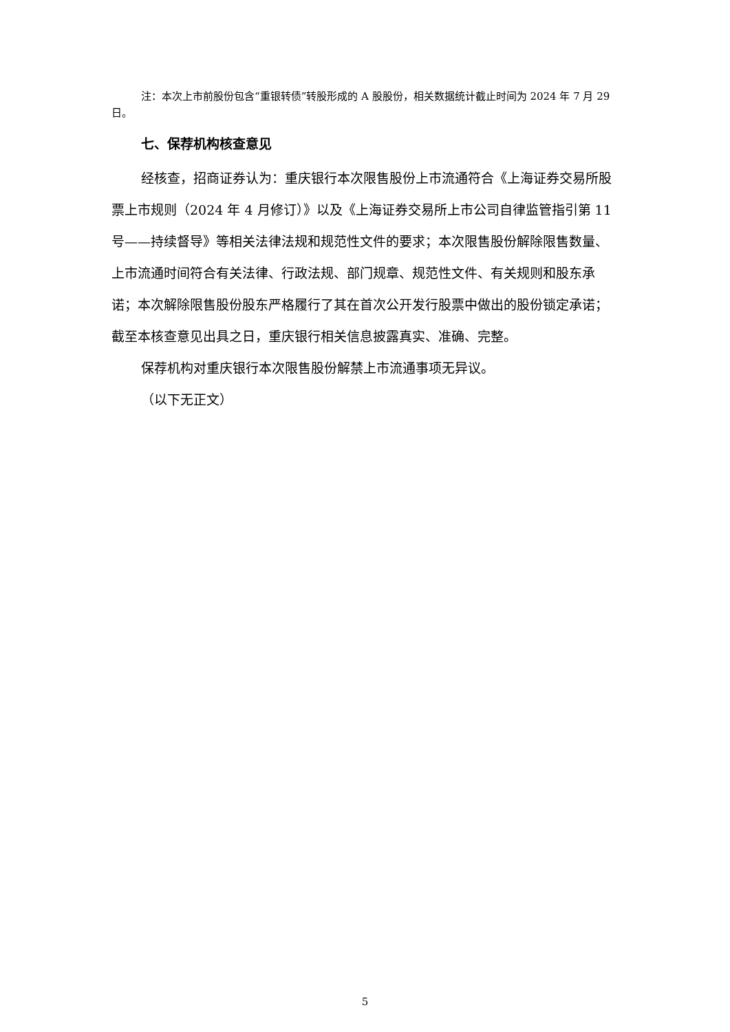注：本次上市前股份包含“重银转债”转股形成的 A 股股份，相关数据统计截止时间为 2024 年 7 月 29 日。
七、保荐机构核查意见
经核查，招商证券认为：重庆银行本次限售股份上市流通符合《上海证券交易所股票上市规则（2024 年 4 月修订）》以及《上海证券交易所上市公司自律监管指引第 11 号——持续督导》等相关法律法规和规范性文件的要求；本次限售股份解除限售数量、上市流通时间符合有关法律、行政法规、部门规章、规范性文件、有关规则和股东承诺；本次解除限售股份股东严格履行了其在首次公开发行股票中做出的股份锁定承诺；截至本核查意见出具之日，重庆银行相关信息披露真实、准确、完整。
保荐机构对重庆银行本次限售股份解禁上市流通事项无异议。
（以下无正文）
5